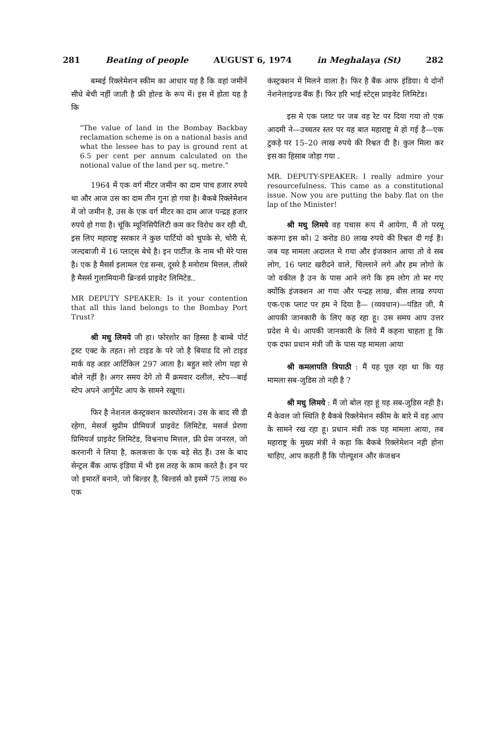281 Beating of people AUGUST 6, 1974 in Meghalaya (St) 282
बम्बई रिक्लेमेशन स्कीम का आधार यह है कि वहां जमीनें सीधे बेची नहीं जाती है फ्री होल्ड के रूप में। इस में होता यह है कि
"The value of land in the Bombay Backbay reclamation scheme is on a national basis and what the lessee has to pay is ground rent at 6.5 per cent per annum calculated on the notional value of the land per sq. metre."
1964 में एक वर्ग मीटर जमीन का दाम पाच हजार रुपये था और आज उस का दाम तीन गुना हो गया है। बैकबे रिक्लेमेशन में जो जमीन है, उस के एक वर्ग मीटर का दाम आज पन्द्रह हजार रुपये हो गया है। चूंकि म्यूनिसिपैलिटी कम कर विरोध कर रही थी, इस लिए महाराष्ट्र सरकार ने कुछ पार्टियो को चुपके से, चोरी से, जल्दबाजी में 16 प्लाट्स बेचे है। इन पार्टीज के नाम भी मेरे पास है। एक है मैसर्स इलामल एंड सन्स, दूसरे है मनोराम मित्तल, तीसरे है मैसर्स गुलामियानी ब्रिन्डर्स प्राइवेट लिमिटेड..
MR DEPUTY SPEAKER: Is it your contention that all this land belongs to the Bombay Port Trust?
श्री मधु लिमये जी हा। फोरशोर का हिस्सा है बाम्बे पोर्ट ट्रस्ट एक्ट के तहत। लो टाइड के परे जो है बियाड दि लो टाइड मार्क वह अडर आर्टिकिल 297 आता है। बहुत सारे लोग यहा से बोले नहीं है। अगर समय देगे तो मैं क्रमवार दलील, स्टेप—बाई स्टेप अपने आर्गुमेंट आप के सामने रखूगा।
फिर है नेशनल कंस्ट्रक्शन कारपोरेशन। उस के बाद सी डी रहेगा, मेसर्ज सुप्रीम प्रीमियर्ज प्राइवेट लिमिटेड, मसर्ज प्रेरणा प्रिमियर्ज प्राइवेट लिमिटेड, विश्वनाथ मित्तल, फ्री प्रेस जनरल, जो करनानी ने लिया है, कलकत्ता के एक बड़े सेठ हैं। उस के बाद सेन्ट्रल बैंक आफ इंडिया में भी इस तरह के काम करते है। इन पर जो इमारतें बनाने, जो बिल्डर है, बिल्डर्स को इसमें 75 लाख रु० एक
कंस्ट्रक्शन में मिलने वाला है। फिर है बैंक आफ इंडिया। ये दोनों नेशनेलाइज्ड बैंक हैं। फिर हरि भाई स्टेट्स प्राइवेट लिमिटेड।
इस मे एक प्लाट पर जब वह रेट पर दिया गया तो एक आदमी ने—उच्चतर स्तर पर यह बात महाराष्ट्र मे हो गई है—एक टुकड़े पर 15–20 लाख रुपये की रिश्वत दी है। कुल मिला कर इस का हिसाब जोड़ा गया .
MR. DEPUTY-SPEAKER: I really admire your resourcefulness. This came as a constitutional issue. Now you are putting the baby flat on the lap of the Minister!
श्री मधु लिमये वह पचास रूप में आयेगा, मैं तो परमू करूगा इस को। 2 करोड 80 लाख रुपये की रिश्वत दी गई है। जब यह मामला अदालत मे गया और इंजक्शन आया तो वे सब लोग, 16 प्लाट खरीदने वाले, चिल्लाने लगे और हम लोगो के जो वकील है उन के पास आने लगे कि हम लोग तो मर गए क्योंकि इंजक्शन आ गया और पन्द्रह लाख, बीस लाख रुपया एक-एक प्लाट पर हम ने दिया है— (व्यवधान)—पंडित जी, मै आपकी जानकारी के लिए कह रहा हू। उस समय आप उत्तर प्रदेश मे थे। आपकी जानकारी के लिये मैं कहना चाहता हू कि एक दफा प्रधान मंत्री जी के पास यह मामला आया
श्री कमलापति त्रिपाठी : मैं यह पूछ रहा था कि यह मामला सब-जुडिस तो नही है ?
श्री मधु लिमये : मैं जो बोल रहा हूं यह सब-जुडिस नही है। मैं केवल जो स्थिति है बैकबे रिक्लेमेशन स्कीम के बारे में वह आप के सामने रख रहा हू। प्रधान मंत्री तक यह मामला आया, तब महाराष्ट्र के मुख्य मंत्री ने कहा कि बैकबे रिक्लेमेशन नही होना चाहिए, आप कहती हैं कि पोल्यूशन और कंजश्चन